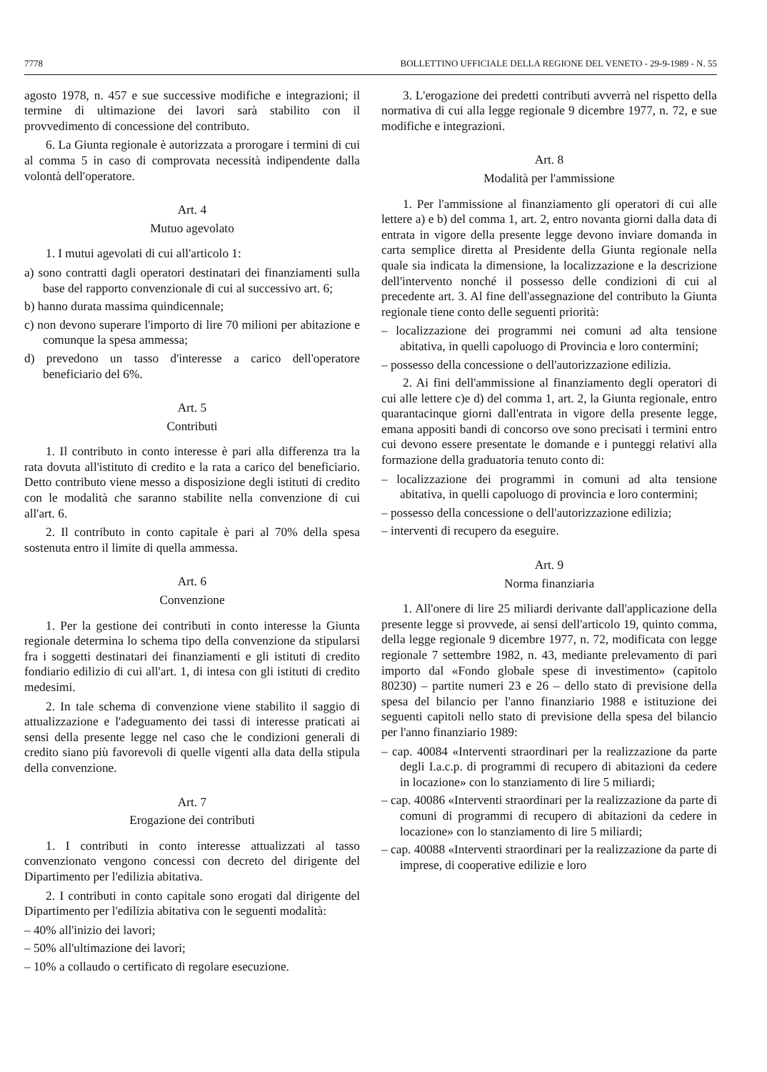7778 BOLLETTINO UFFICIALE DELLA REGIONE DEL VENETO - 29-9-1989 - N. 55
agosto 1978, n. 457 e sue successive modifiche e integrazioni; il termine di ultimazione dei lavori sarà stabilito con il provvedimento di concessione del contributo.
6. La Giunta regionale è autorizzata a prorogare i termini di cui al comma 5 in caso di comprovata necessità indipendente dalla volontà dell'operatore.
Art. 4
Mutuo agevolato
1. I mutui agevolati di cui all'articolo 1:
a) sono contratti dagli operatori destinatari dei finanziamenti sulla base del rapporto convenzionale di cui al successivo art. 6;
b) hanno durata massima quindicennale;
c) non devono superare l'importo di lire 70 milioni per abitazione e comunque la spesa ammessa;
d) prevedono un tasso d'interesse a carico dell'operatore beneficiario del 6%.
Art. 5
Contributi
1. Il contributo in conto interesse è pari alla differenza tra la rata dovuta all'istituto di credito e la rata a carico del beneficiario. Detto contributo viene messo a disposizione degli istituti di credito con le modalità che saranno stabilite nella convenzione di cui all'art. 6.
2. Il contributo in conto capitale è pari al 70% della spesa sostenuta entro il limite di quella ammessa.
Art. 6
Convenzione
1. Per la gestione dei contributi in conto interesse la Giunta regionale determina lo schema tipo della convenzione da stipularsi fra i soggetti destinatari dei finanziamenti e gli istituti di credito fondiario edilizio di cui all'art. 1, di intesa con gli istituti di credito medesimi.
2. In tale schema di convenzione viene stabilito il saggio di attualizzazione e l'adeguamento dei tassi di interesse praticati ai sensi della presente legge nel caso che le condizioni generali di credito siano più favorevoli di quelle vigenti alla data della stipula della convenzione.
Art. 7
Erogazione dei contributi
1. I contributi in conto interesse attualizzati al tasso convenzionato vengono concessi con decreto del dirigente del Dipartimento per l'edilizia abitativa.
2. I contributi in conto capitale sono erogati dal dirigente del Dipartimento per l'edilizia abitativa con le seguenti modalità:
– 40% all'inizio dei lavori;
– 50% all'ultimazione dei lavori;
– 10% a collaudo o certificato di regolare esecuzione.
3. L'erogazione dei predetti contributi avverrà nel rispetto della normativa di cui alla legge regionale 9 dicembre 1977, n. 72, e sue modifiche e integrazioni.
Art. 8
Modalità per l'ammissione
1. Per l'ammissione al finanziamento gli operatori di cui alle lettere a) e b) del comma 1, art. 2, entro novanta giorni dalla data di entrata in vigore della presente legge devono inviare domanda in carta semplice diretta al Presidente della Giunta regionale nella quale sia indicata la dimensione, la localizzazione e la descrizione dell'intervento nonché il possesso delle condizioni di cui al precedente art. 3. Al fine dell'assegnazione del contributo la Giunta regionale tiene conto delle seguenti priorità:
– localizzazione dei programmi nei comuni ad alta tensione abitativa, in quelli capoluogo di Provincia e loro contermini;
– possesso della concessione o dell'autorizzazione edilizia.
2. Ai fini dell'ammissione al finanziamento degli operatori di cui alle lettere c)e d) del comma 1, art. 2, la Giunta regionale, entro quarantacinque giorni dall'entrata in vigore della presente legge, emana appositi bandi di concorso ove sono precisati i termini entro cui devono essere presentate le domande e i punteggi relativi alla formazione della graduatoria tenuto conto di:
– localizzazione dei programmi in comuni ad alta tensione abitativa, in quelli capoluogo di provincia e loro contermini;
– possesso della concessione o dell'autorizzazione edilizia;
– interventi di recupero da eseguire.
Art. 9
Norma finanziaria
1. All'onere di lire 25 miliardi derivante dall'applicazione della presente legge si provvede, ai sensi dell'articolo 19, quinto comma, della legge regionale 9 dicembre 1977, n. 72, modificata con legge regionale 7 settembre 1982, n. 43, mediante prelevamento di pari importo dal «Fondo globale spese di investimento» (capitolo 80230) – partite numeri 23 e 26 – dello stato di previsione della spesa del bilancio per l'anno finanziario 1988 e istituzione dei seguenti capitoli nello stato di previsione della spesa del bilancio per l'anno finanziario 1989:
– cap. 40084 «Interventi straordinari per la realizzazione da parte degli I.a.c.p. di programmi di recupero di abitazioni da cedere in locazione» con lo stanziamento di lire 5 miliardi;
– cap. 40086 «Interventi straordinari per la realizzazione da parte di comuni di programmi di recupero di abitazioni da cedere in locazione» con lo stanziamento di lire 5 miliardi;
– cap. 40088 «Interventi straordinari per la realizzazione da parte di imprese, di cooperative edilizie e loro